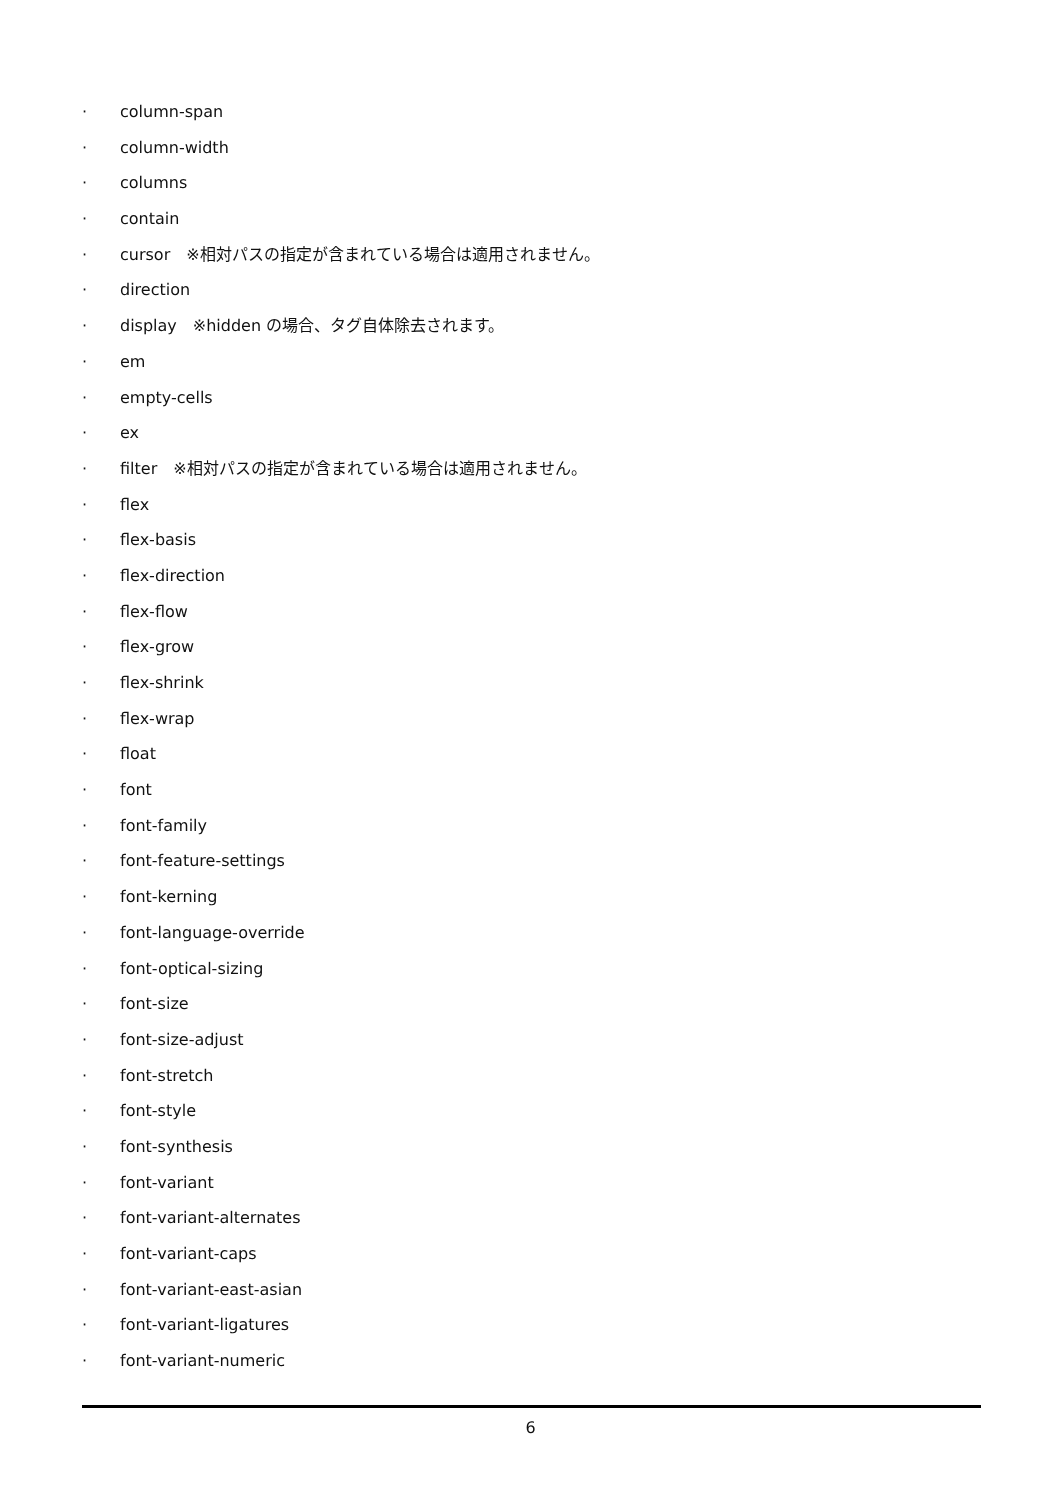· column-span
· column-width
· columns
· contain
· cursor　※相対パスの指定が含まれている場合は適用されません。
· direction
· display　※hidden の場合、タグ自体除去されます。
· em
· empty-cells
· ex
· filter　※相対パスの指定が含まれている場合は適用されません。
· flex
· flex-basis
· flex-direction
· flex-flow
· flex-grow
· flex-shrink
· flex-wrap
· float
· font
· font-family
· font-feature-settings
· font-kerning
· font-language-override
· font-optical-sizing
· font-size
· font-size-adjust
· font-stretch
· font-style
· font-synthesis
· font-variant
· font-variant-alternates
· font-variant-caps
· font-variant-east-asian
· font-variant-ligatures
· font-variant-numeric
6